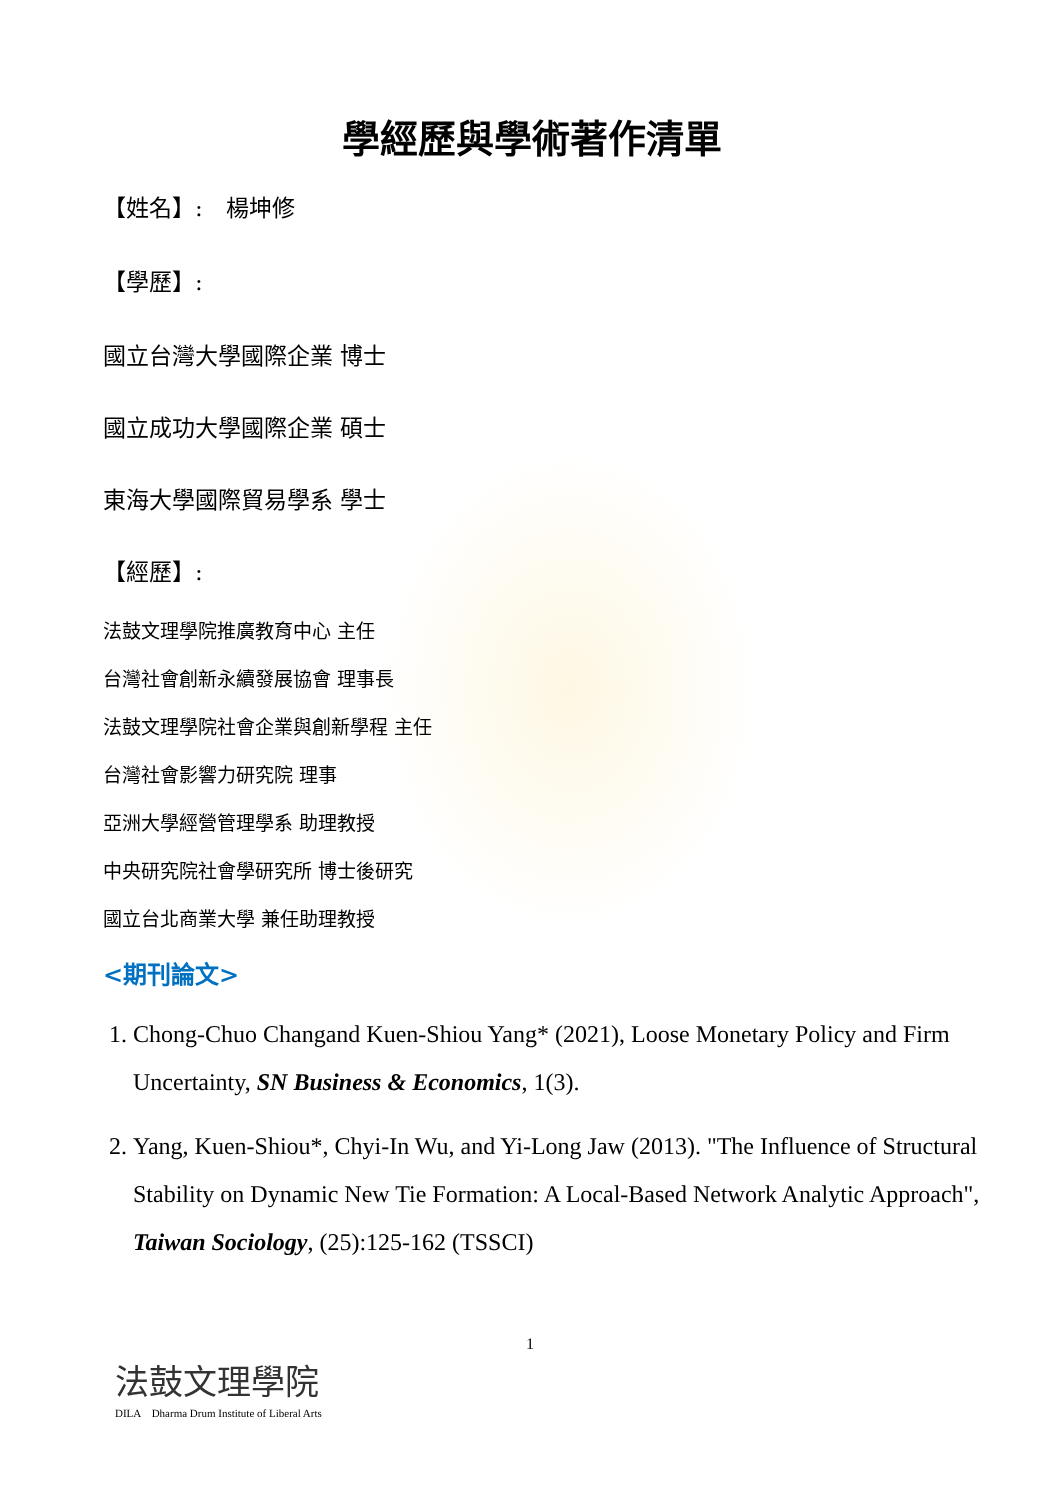學經歷與學術著作清單
【姓名】:　楊坤修
【學歷】:
國立台灣大學國際企業 博士
國立成功大學國際企業 碩士
東海大學國際貿易學系 學士
【經歷】:
法鼓文理學院推廣教育中心 主任
台灣社會創新永續發展協會 理事長
法鼓文理學院社會企業與創新學程 主任
台灣社會影響力研究院 理事
亞洲大學經營管理學系 助理教授
中央研究院社會學研究所 博士後研究
國立台北商業大學 兼任助理教授
<期刊論文>
1. Chong-Chuo Changand Kuen-Shiou Yang* (2021), Loose Monetary Policy and Firm Uncertainty, SN Business & Economics, 1(3).
2. Yang, Kuen-Shiou*, Chyi-In Wu, and Yi-Long Jaw (2013). "The Influence of Structural Stability on Dynamic New Tie Formation: A Local-Based Network Analytic Approach", Taiwan Sociology, (25):125-162 (TSSCI)
1
法鼓文理學院
DILA　Dharma Drum Institute of Liberal Arts